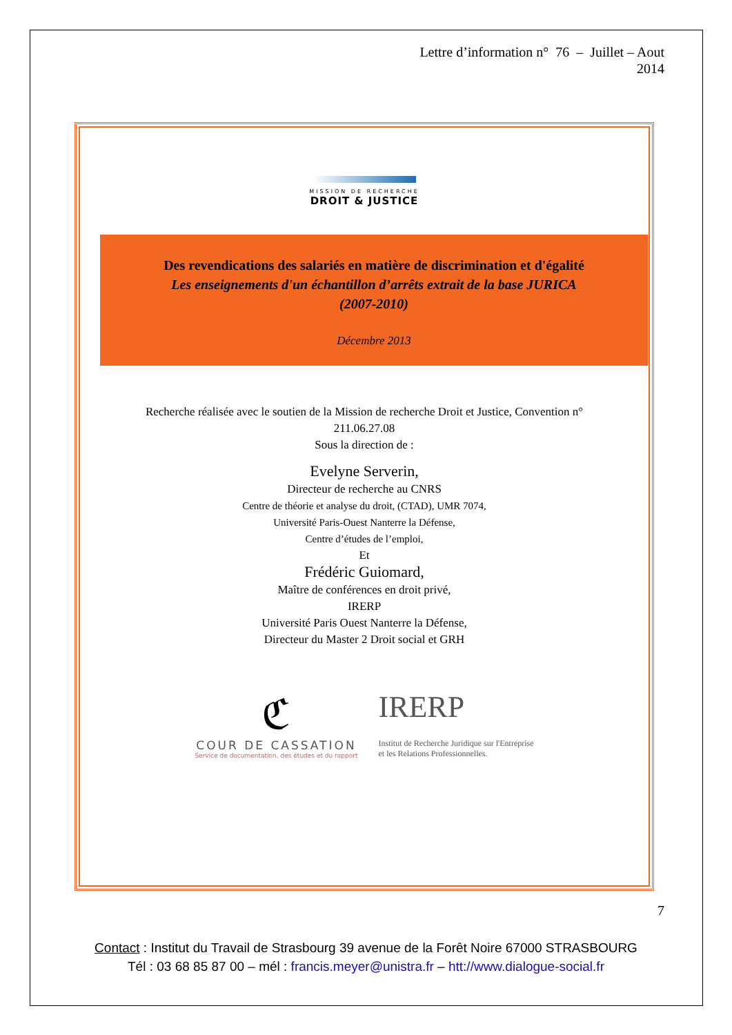Lettre d’information n° 76 – Juillet – Aout
2014
MISSION DE RECHERCHE
DROIT & JUSTICE
Des revendications des salariés en matière de discrimination et d'égalité
Les enseignements d'un échantillon d’arrêts extrait de la base JURICA
(2007-2010)
Décembre 2013
Recherche réalisée avec le soutien de la Mission de recherche Droit et Justice, Convention n°
211.06.27.08
Sous la direction de :
Evelyne Serverin,
Directeur de recherche au CNRS
Centre de théorie et analyse du droit, (CTAD), UMR 7074,
Université Paris-Ouest Nanterre la Défense,
Centre d’études de l’emploi,
Et
Frédéric Guiomard,
Maître de conférences en droit privé,
IRERP
Université Paris Ouest Nanterre la Défense,
Directeur du Master 2 Droit social et GRH
ℭ
COUR DE CASSATION
Service de documentation, des études et du rapport
IRERP
Institut de Recherche Juridique sur l'Entreprise
et les Relations Professionnelles.
7
Contact : Institut du Travail de Strasbourg 39 avenue de la Forêt Noire 67000 STRASBOURG
Tél : 03 68 85 87 00 – mél : francis.meyer@unistra.fr – htt://www.dialogue-social.fr